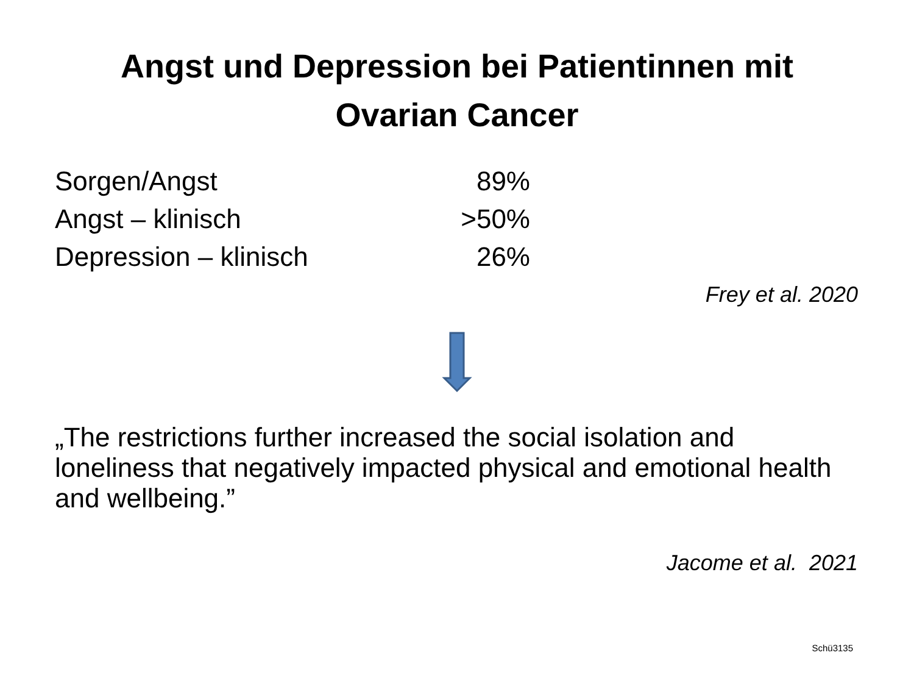Angst und Depression bei Patientinnen mit
Ovarian Cancer
| Sorgen/Angst | 89% |
| Angst – klinisch | >50% |
| Depression – klinisch | 26% |
Frey et al. 2020
„The restrictions further increased the social isolation and loneliness that negatively impacted physical and emotional health and wellbeing.”
Jacome et al. 2021
Schü3135